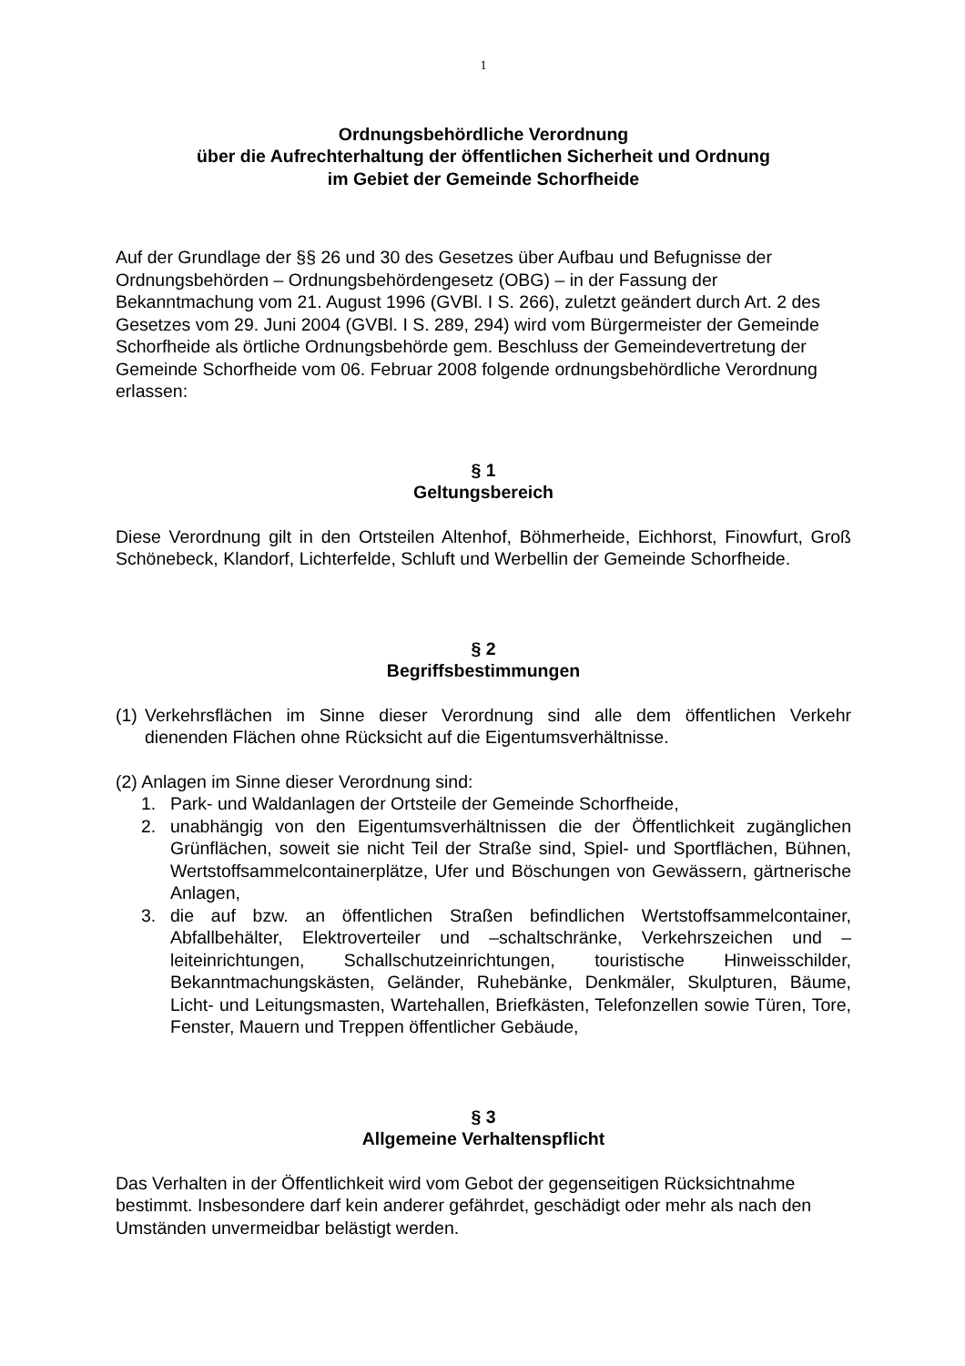1
Ordnungsbehördliche Verordnung
über die Aufrechterhaltung der öffentlichen Sicherheit und Ordnung
im Gebiet der Gemeinde Schorfheide
Auf der Grundlage der §§ 26 und 30 des Gesetzes über Aufbau und Befugnisse der Ordnungsbehörden – Ordnungsbehördengesetz (OBG) – in der Fassung der Bekanntmachung vom 21. August 1996 (GVBl. I S. 266), zuletzt geändert durch Art. 2 des Gesetzes vom 29. Juni 2004 (GVBl. I S. 289, 294) wird vom Bürgermeister der Gemeinde Schorfheide als örtliche Ordnungsbehörde gem. Beschluss der Gemeindevertretung der Gemeinde Schorfheide vom 06. Februar 2008 folgende ordnungsbehördliche Verordnung erlassen:
§ 1
Geltungsbereich
Diese Verordnung gilt in den Ortsteilen Altenhof, Böhmerheide, Eichhorst, Finowfurt, Groß Schönebeck, Klandorf, Lichterfelde, Schluft und Werbellin der Gemeinde Schorfheide.
§ 2
Begriffsbestimmungen
(1) Verkehrsflächen im Sinne dieser Verordnung sind alle dem öffentlichen Verkehr dienenden Flächen ohne Rücksicht auf die Eigentumsverhältnisse.
(2) Anlagen im Sinne dieser Verordnung sind:
1. Park- und Waldanlagen der Ortsteile der Gemeinde Schorfheide,
2. unabhängig von den Eigentumsverhältnissen die der Öffentlichkeit zugänglichen Grünflächen, soweit sie nicht Teil der Straße sind, Spiel- und Sportflächen, Bühnen, Wertstoffsammelcontainerplätze, Ufer und Böschungen von Gewässern, gärtnerische Anlagen,
3. die auf bzw. an öffentlichen Straßen befindlichen Wertstoffsammelcontainer, Abfallbehälter, Elektroverteiler und –schaltschränke, Verkehrszeichen und –leiteinrichtungen, Schallschutzeinrichtungen, touristische Hinweisschilder, Bekanntmachungskästen, Geländer, Ruhebänke, Denkmäler, Skulpturen, Bäume, Licht- und Leitungsmasten, Wartehallen, Briefkästen, Telefonzellen sowie Türen, Tore, Fenster, Mauern und Treppen öffentlicher Gebäude,
§ 3
Allgemeine Verhaltenspflicht
Das Verhalten in der Öffentlichkeit wird vom Gebot der gegenseitigen Rücksichtnahme bestimmt. Insbesondere darf kein anderer gefährdet, geschädigt oder mehr als nach den Umständen unvermeidbar belästigt werden.